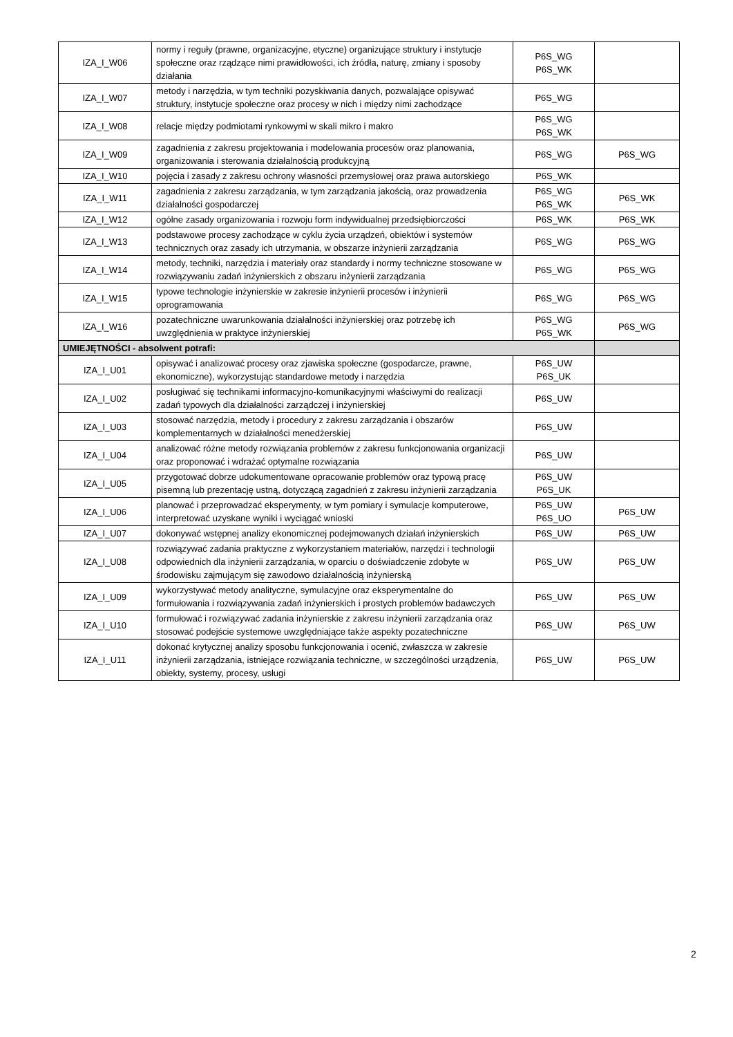| IZA_I_W06 | normy i reguły (prawne, organizacyjne, etyczne) organizujące struktury i instytucje społeczne oraz rządzące nimi prawidłowości, ich źródła, naturę, zmiany i sposoby działania | P6S_WG P6S_WK | |
| IZA_I_W07 | metody i narzędzia, w tym techniki pozyskiwania danych, pozwalające opisywać struktury, instytucje społeczne oraz procesy w nich i między nimi zachodzące | P6S_WG | |
| IZA_I_W08 | relacje między podmiotami rynkowymi w skali mikro i makro | P6S_WG P6S_WK | |
| IZA_I_W09 | zagadnienia z zakresu projektowania i modelowania procesów oraz planowania, organizowania i sterowania działalnością produkcyjną | P6S_WG | P6S_WG |
| IZA_I_W10 | pojęcia i zasady z zakresu ochrony własności przemysłowej oraz prawa autorskiego | P6S_WK | |
| IZA_I_W11 | zagadnienia z zakresu zarządzania, w tym zarządzania jakością, oraz prowadzenia działalności gospodarczej | P6S_WG P6S_WK | P6S_WK |
| IZA_I_W12 | ogólne zasady organizowania i rozwoju form indywidualnej przedsiębiorczości | P6S_WK | P6S_WK |
| IZA_I_W13 | podstawowe procesy zachodzące w cyklu życia urządzeń, obiektów i systemów technicznych oraz zasady ich utrzymania, w obszarze inżynierii zarządzania | P6S_WG | P6S_WG |
| IZA_I_W14 | metody, techniki, narzędzia i materiały oraz standardy i normy techniczne stosowane w rozwiązywaniu zadań inżynierskich z obszaru inżynierii zarządzania | P6S_WG | P6S_WG |
| IZA_I_W15 | typowe technologie inżynierskie w zakresie inżynierii procesów i inżynierii oprogramowania | P6S_WG | P6S_WG |
| IZA_I_W16 | pozatechniczne uwarunkowania działalności inżynierskiej oraz potrzebę ich uwzględnienia w praktyce inżynierskiej | P6S_WG P6S_WK | P6S_WG |
| UMIEJĘTNOŚCI - absolwent potrafi: | | | |
| IZA_I_U01 | opisywać i analizować procesy oraz zjawiska społeczne (gospodarcze, prawne, ekonomiczne), wykorzystując standardowe metody i narzędzia | P6S_UW P6S_UK | |
| IZA_I_U02 | posługiwać się technikami informacyjno-komunikacyjnymi właściwymi do realizacji zadań typowych dla działalności zarządczej i inżynierskiej | P6S_UW | |
| IZA_I_U03 | stosować narzędzia, metody i procedury z zakresu zarządzania i obszarów komplementarnych w działalności menedżerskiej | P6S_UW | |
| IZA_I_U04 | analizować różne metody rozwiązania problemów z zakresu funkcjonowania organizacji oraz proponować i wdrażać optymalne rozwiązania | P6S_UW | |
| IZA_I_U05 | przygotować dobrze udokumentowane opracowanie problemów oraz typową pracę pisemną lub prezentację ustną, dotyczącą zagadnień z zakresu inżynierii zarządzania | P6S_UW P6S_UK | |
| IZA_I_U06 | planować i przeprowadzać eksperymenty, w tym pomiary i symulacje komputerowe, interpretować uzyskane wyniki i wyciągać wnioski | P6S_UW P6S_UO | P6S_UW |
| IZA_I_U07 | dokonywać wstępnej analizy ekonomicznej podejmowanych działań inżynierskich | P6S_UW | P6S_UW |
| IZA_I_U08 | rozwiązywać zadania praktyczne z wykorzystaniem materiałów, narzędzi i technologii odpowiednich dla inżynierii zarządzania, w oparciu o doświadczenie zdobyte w środowisku zajmującym się zawodowo działalnością inżynierską | P6S_UW | P6S_UW |
| IZA_I_U09 | wykorzystywać metody analityczne, symulacyjne oraz eksperymentalne do formułowania i rozwiązywania zadań inżynierskich i prostych problemów badawczych | P6S_UW | P6S_UW |
| IZA_I_U10 | formułować i rozwiązywać zadania inżynierskie z zakresu inżynierii zarządzania oraz stosować podejście systemowe uwzględniające także aspekty pozatechniczne | P6S_UW | P6S_UW |
| IZA_I_U11 | dokonać krytycznej analizy sposobu funkcjonowania i ocenić, zwłaszcza w zakresie inżynierii zarządzania, istniejące rozwiązania techniczne, w szczególności urządzenia, obiekty, systemy, procesy, usługi | P6S_UW | P6S_UW |
2